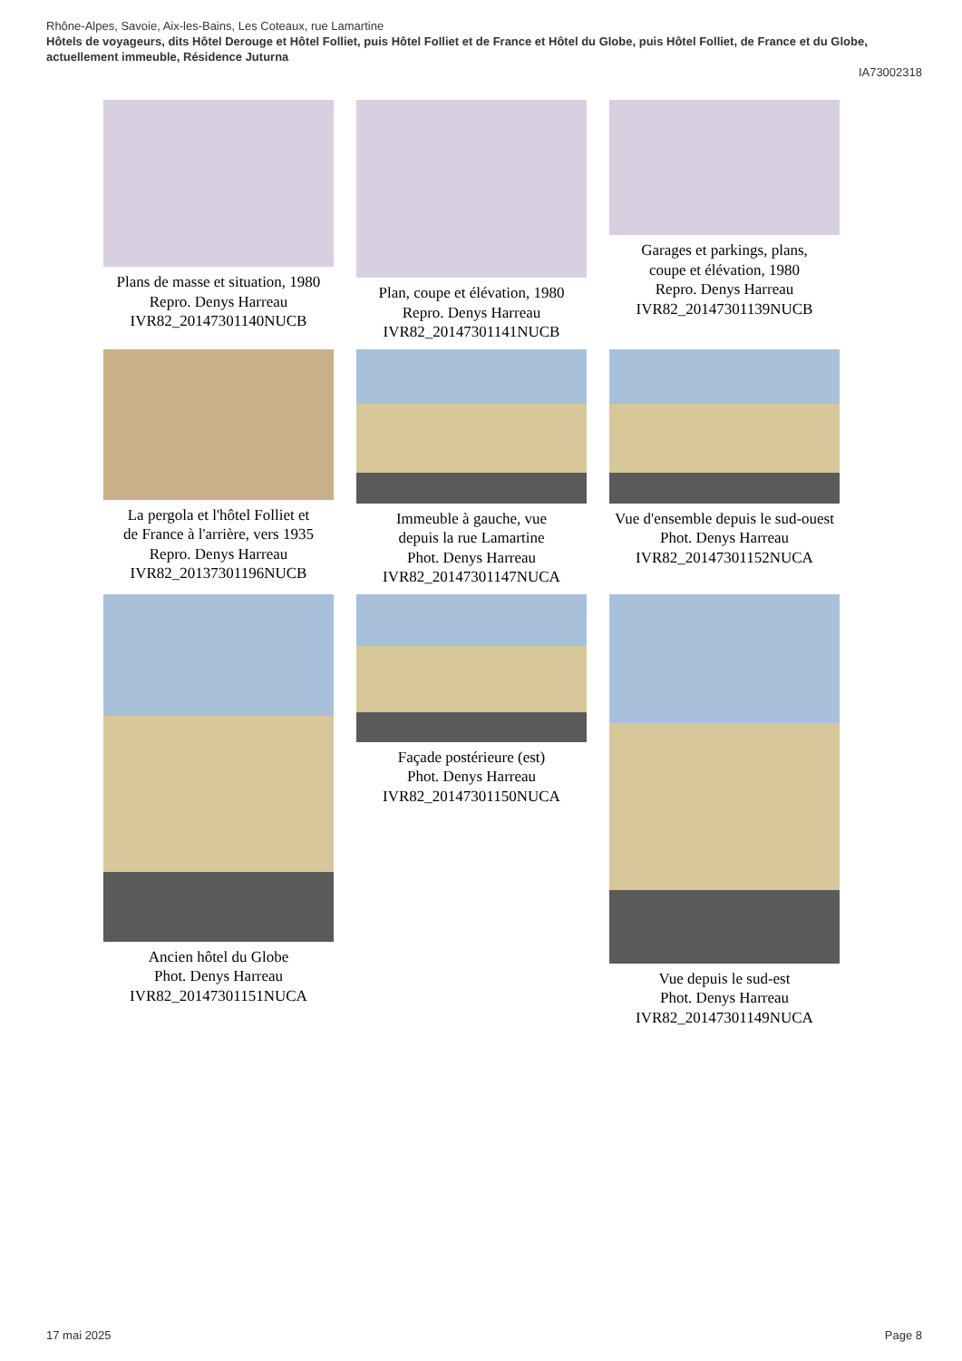Rhône-Alpes, Savoie, Aix-les-Bains, Les Coteaux, rue Lamartine
Hôtels de voyageurs, dits Hôtel Derouge et Hôtel Folliet, puis Hôtel Folliet et de France et Hôtel du Globe, puis Hôtel Folliet, de France et du Globe, actuellement immeuble, Résidence Juturna
IA73002318
Plans de masse et situation, 1980
Repro. Denys Harreau
IVR82_20147301140NUCB
Plan, coupe et élévation, 1980
Repro. Denys Harreau
IVR82_20147301141NUCB
Garages et parkings, plans,
coupe et élévation, 1980
Repro. Denys Harreau
IVR82_20147301139NUCB
La pergola et l'hôtel Folliet et
de France à l'arrière, vers 1935
Repro. Denys Harreau
IVR82_20137301196NUCB
Immeuble à gauche, vue
depuis la rue Lamartine
Phot. Denys Harreau
IVR82_20147301147NUCA
Vue d'ensemble depuis le sud-ouest
Phot. Denys Harreau
IVR82_20147301152NUCA
Ancien hôtel du Globe
Phot. Denys Harreau
IVR82_20147301151NUCA
Façade postérieure (est)
Phot. Denys Harreau
IVR82_20147301150NUCA
Vue depuis le sud-est
Phot. Denys Harreau
IVR82_20147301149NUCA
17 mai 2025 Page 8